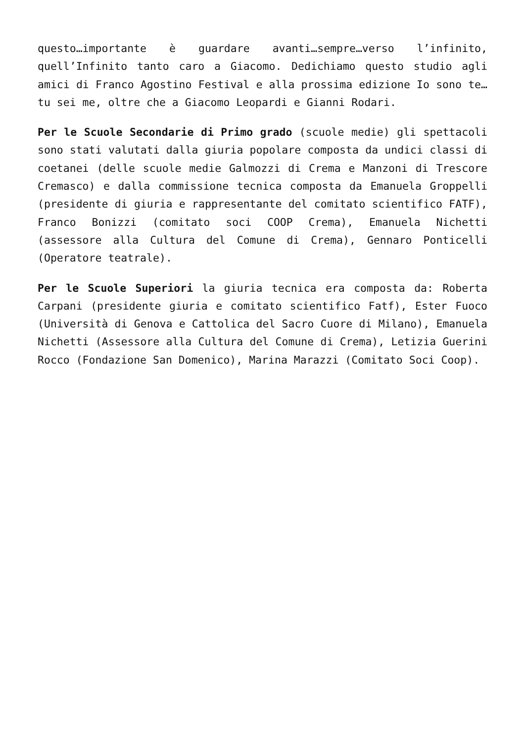questo…importante è guardare avanti…sempre…verso l’infinito, quell’Infinito tanto caro a Giacomo. Dedichiamo questo studio agli amici di Franco Agostino Festival e alla prossima edizione Io sono te…tu sei me, oltre che a Giacomo Leopardi e Gianni Rodari.
Per le Scuole Secondarie di Primo grado (scuole medie) gli spettacoli sono stati valutati dalla giuria popolare composta da undici classi di coetanei (delle scuole medie Galmozzi di Crema e Manzoni di Trescore Cremasco) e dalla commissione tecnica composta da Emanuela Groppelli (presidente di giuria e rappresentante del comitato scientifico FATF), Franco Bonizzi (comitato soci COOP Crema), Emanuela Nichetti (assessore alla Cultura del Comune di Crema), Gennaro Ponticelli (Operatore teatrale).
Per le Scuole Superiori la giuria tecnica era composta da: Roberta Carpani (presidente giuria e comitato scientifico Fatf), Ester Fuoco (Università di Genova e Cattolica del Sacro Cuore di Milano), Emanuela Nichetti (Assessore alla Cultura del Comune di Crema), Letizia Guerini Rocco (Fondazione San Domenico), Marina Marazzi (Comitato Soci Coop).